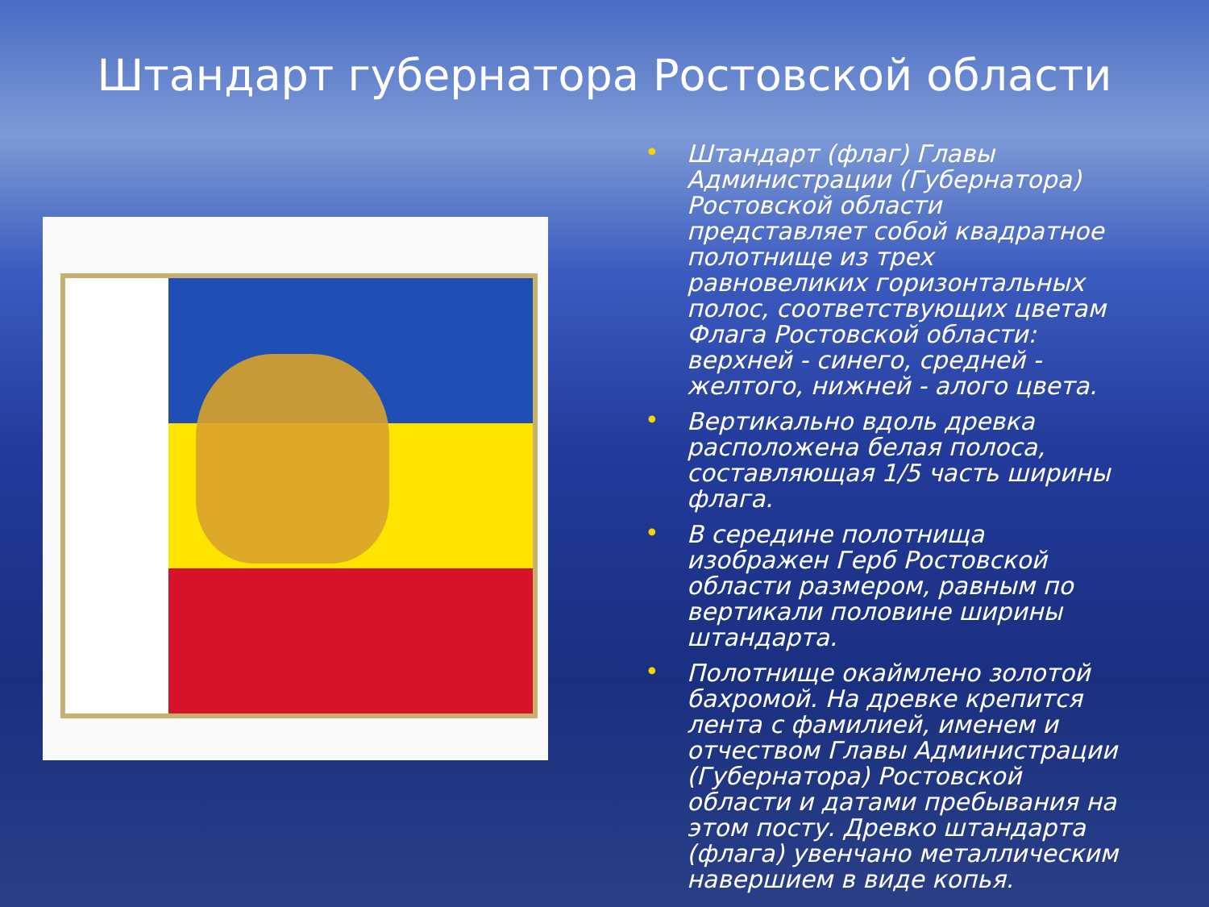Штандарт губернатора Ростовской области
• Штандарт (флаг) Главы Администрации (Губернатора) Ростовской области представляет собой квадратное полотнище из трех равновеликих горизонтальных полос, соответствующих цветам Флага Ростовской области: верхней - синего, средней - желтого, нижней - алого цвета.
• Вертикально вдоль древка расположена белая полоса, составляющая 1/5 часть ширины флага.
• В середине полотнища изображен Герб Ростовской области размером, равным по вертикали половине ширины штандарта.
• Полотнище окаймлено золотой бахромой. На древке крепится лента с фамилией, именем и отчеством Главы Администрации (Губернатора) Ростовской области и датами пребывания на этом посту. Древко штандарта (флага) увенчано металлическим навершием в виде копья.